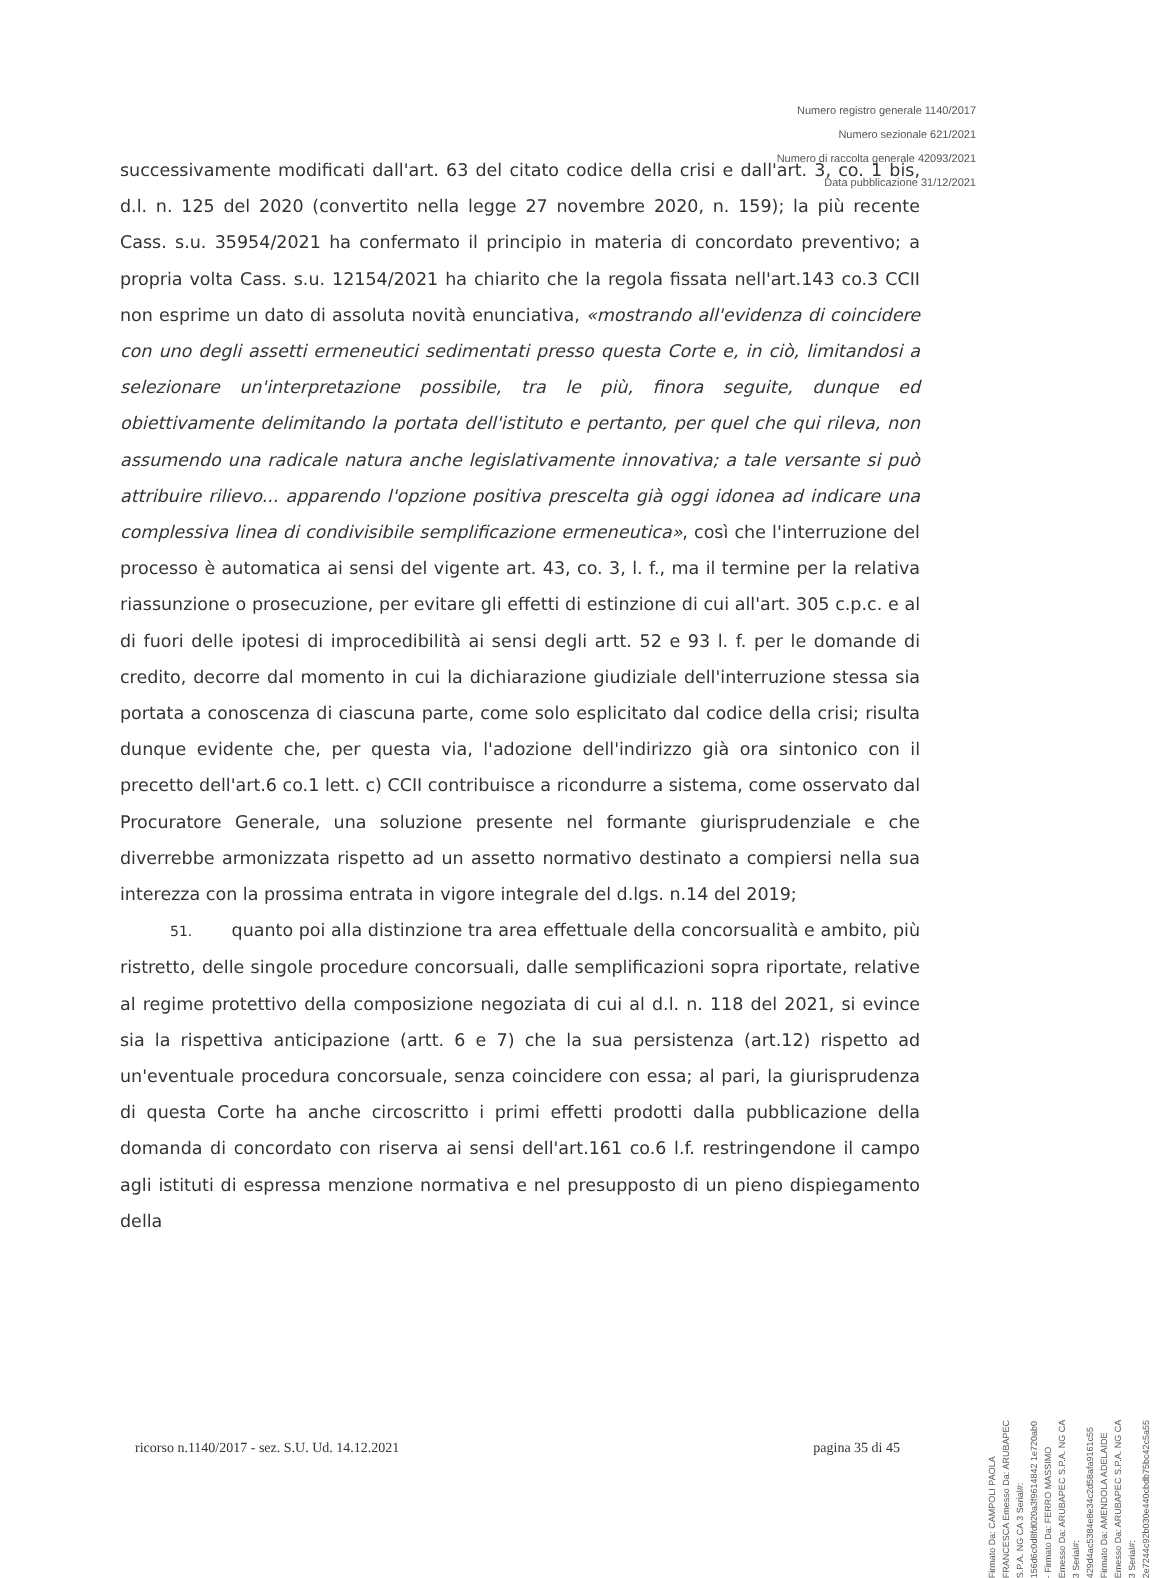Numero registro generale 1140/2017
Numero sezionale 621/2021
Numero di raccolta generale 42093/2021
Data pubblicazione 31/12/2021
successivamente modificati dall'art. 63 del citato codice della crisi e dall'art. 3, co. 1 bis, d.l. n. 125 del 2020 (convertito nella legge 27 novembre 2020, n. 159); la più recente Cass. s.u. 35954/2021 ha confermato il principio in materia di concordato preventivo; a propria volta Cass. s.u. 12154/2021 ha chiarito che la regola fissata nell'art.143 co.3 CCII non esprime un dato di assoluta novità enunciativa, «mostrando all'evidenza di coincidere con uno degli assetti ermeneutici sedimentati presso questa Corte e, in ciò, limitandosi a selezionare un'interpretazione possibile, tra le più, finora seguite, dunque ed obiettivamente delimitando la portata dell'istituto e pertanto, per quel che qui rileva, non assumendo una radicale natura anche legislativamente innovativa; a tale versante si può attribuire rilievo... apparendo l'opzione positiva prescelta già oggi idonea ad indicare una complessiva linea di condivisibile semplificazione ermeneutica», così che l'interruzione del processo è automatica ai sensi del vigente art. 43, co. 3, l. f., ma il termine per la relativa riassunzione o prosecuzione, per evitare gli effetti di estinzione di cui all'art. 305 c.p.c. e al di fuori delle ipotesi di improcedibilità ai sensi degli artt. 52 e 93 l. f. per le domande di credito, decorre dal momento in cui la dichiarazione giudiziale dell'interruzione stessa sia portata a conoscenza di ciascuna parte, come solo esplicitato dal codice della crisi; risulta dunque evidente che, per questa via, l'adozione dell'indirizzo già ora sintonico con il precetto dell'art.6 co.1 lett. c) CCII contribuisce a ricondurre a sistema, come osservato dal Procuratore Generale, una soluzione presente nel formante giurisprudenziale e che diverrebbe armonizzata rispetto ad un assetto normativo destinato a compiersi nella sua interezza con la prossima entrata in vigore integrale del d.lgs. n.14 del 2019;
51. quanto poi alla distinzione tra area effettuale della concorsualità e ambito, più ristretto, delle singole procedure concorsuali, dalle semplificazioni sopra riportate, relative al regime protettivo della composizione negoziata di cui al d.l. n. 118 del 2021, si evince sia la rispettiva anticipazione (artt. 6 e 7) che la sua persistenza (art.12) rispetto ad un'eventuale procedura concorsuale, senza coincidere con essa; al pari, la giurisprudenza di questa Corte ha anche circoscritto i primi effetti prodotti dalla pubblicazione della domanda di concordato con riserva ai sensi dell'art.161 co.6 l.f. restringendone il campo agli istituti di espressa menzione normativa e nel presupposto di un pieno dispiegamento della
ricorso n.1140/2017 - sez. S.U. Ud. 14.12.2021 pagina 35 di 45
Firmato Da: CAMPOLI PAOLA FRANCESCA Emesso Da: ARUBAPEC S.P.A. NG CA 3 Serial#: 156d6c0d8fd020a3f9614842 1e720ab0 - Firmato Da: FERRO MASSIMO Emesso Da: ARUBAPEC S.P.A. NG CA 3 Serial#: 429d4ac5384e8e34c2d58afa9161c55
Firmato Da: AMENDOLA ADELAIDE Emesso Da: ARUBAPEC S.P.A. NG CA 3 Serial#: 2e7244c92b030e440cbdb75bc42c5a55